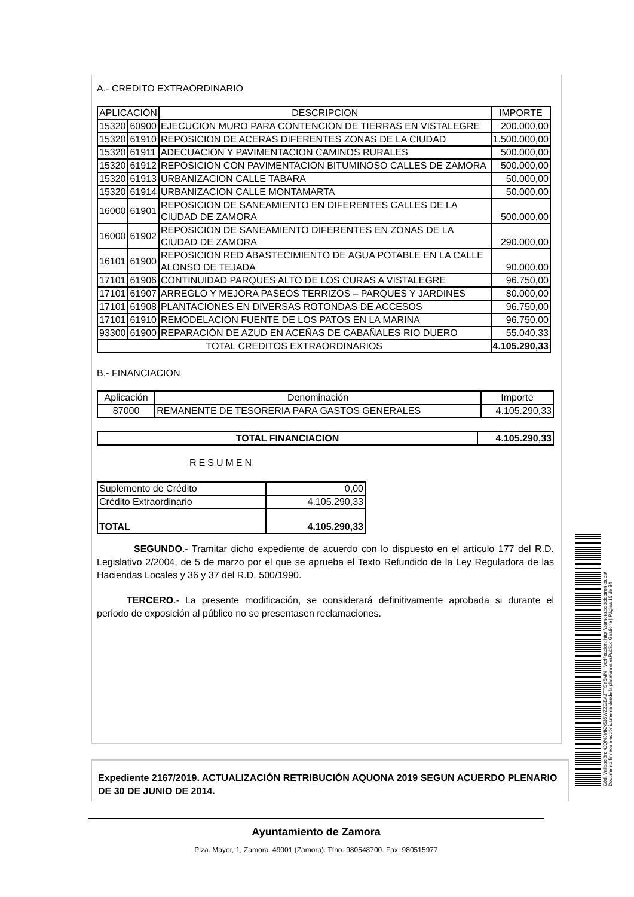A.- CREDITO EXTRAORDINARIO
| APLICACIÓN | | DESCRIPCION | IMPORTE |
| --- | --- | --- | --- |
| 15320 | 60900 | EJECUCION MURO PARA CONTENCION DE TIERRAS EN VISTALEGRE | 200.000,00 |
| 15320 | 61910 | REPOSICION DE ACERAS DIFERENTES ZONAS DE LA CIUDAD | 1.500.000,00 |
| 15320 | 61911 | ADECUACION Y PAVIMENTACION CAMINOS RURALES | 500.000,00 |
| 15320 | 61912 | REPOSICION CON PAVIMENTACION BITUMINOSO CALLES DE ZAMORA | 500.000,00 |
| 15320 | 61913 | URBANIZACION CALLE TABARA | 50.000,00 |
| 15320 | 61914 | URBANIZACION CALLE MONTAMARTA | 50.000,00 |
| 16000 | 61901 | REPOSICION DE SANEAMIENTO EN DIFERENTES CALLES DE LA CIUDAD DE ZAMORA | 500.000,00 |
| 16000 | 61902 | REPOSICION DE SANEAMIENTO DIFERENTES EN ZONAS DE LA CIUDAD DE ZAMORA | 290.000,00 |
| 16101 | 61900 | REPOSICION RED ABASTECIMIENTO DE AGUA POTABLE EN LA CALLE ALONSO DE TEJADA | 90.000,00 |
| 17101 | 61906 | CONTINUIDAD PARQUES ALTO DE LOS CURAS A VISTALEGRE | 96.750,00 |
| 17101 | 61907 | ARREGLO Y MEJORA PASEOS TERRIZOS – PARQUES Y JARDINES | 80.000,00 |
| 17101 | 61908 | PLANTACIONES EN DIVERSAS ROTONDAS DE ACCESOS | 96.750,00 |
| 17101 | 61910 | REMODELACION FUENTE DE LOS PATOS EN LA MARINA | 96.750,00 |
| 93300 | 61900 | REPARACIÓN DE AZUD EN ACEÑAS DE CABAÑALES RIO DUERO | 55.040,33 |
| TOTAL CREDITOS EXTRAORDINARIOS | | | 4.105.290,33 |
B.- FINANCIACION
| Aplicación | Denominación | Importe |
| 87000 | REMANENTE DE TESORERIA PARA GASTOS GENERALES | 4.105.290,33 |
| TOTAL FINANCIACION | 4.105.290,33 |
RESUMEN
| Suplemento de Crédito | 0,00 |
| Crédito Extraordinario | 4.105.290,33 |
| TOTAL | 4.105.290,33 |
SEGUNDO.- Tramitar dicho expediente de acuerdo con lo dispuesto en el artículo 177 del R.D. Legislativo 2/2004, de 5 de marzo por el que se aprueba el Texto Refundido de la Ley Reguladora de las Haciendas Locales y 36 y 37 del R.D. 500/1990.
TERCERO.- La presente modificación, se considerará definitivamente aprobada si durante el periodo de exposición al público no se presentasen reclamaciones.
Expediente 2167/2019. ACTUALIZACIÓN RETRIBUCIÓN AQUONA 2019 SEGUN ACUERDO PLENARIO DE 30 DE JUNIO DE 2014.
Ayuntamiento de Zamora
Plza. Mayor, 1, Zamora. 49001 (Zamora). Tfno. 980548700. Fax: 980515977
Cód. Validación: 4JQM3MKX535WZZGEA3TTSY5MM | Verificación: http://zamora.sedelectronica.es/
Documento firmado electrónicamente desde la plataforma esPublico Gestiona | Página 15 de 34